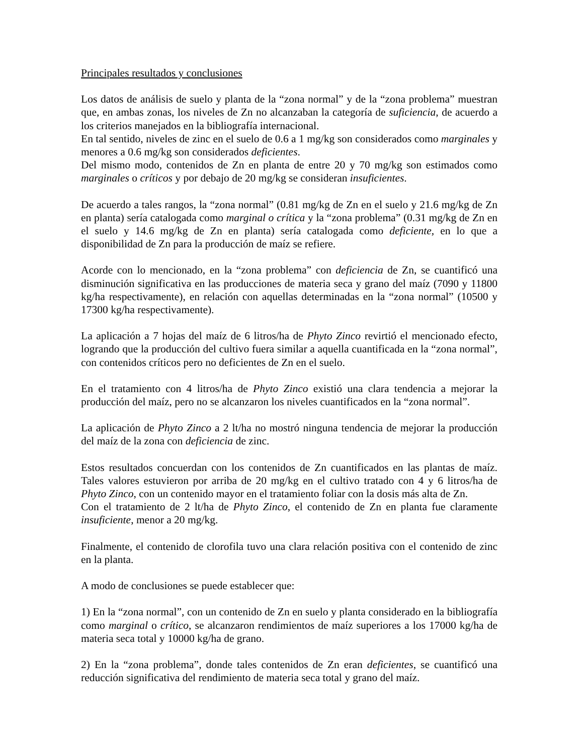Principales resultados y conclusiones
Los datos de análisis de suelo y planta de la “zona normal” y de la “zona problema” muestran que, en ambas zonas, los niveles de Zn no alcanzaban la categoría de suficiencia, de acuerdo a los criterios manejados en la bibliografía internacional.
En tal sentido, niveles de zinc en el suelo de 0.6 a 1 mg/kg son considerados como marginales y menores a 0.6 mg/kg son considerados deficientes.
Del mismo modo, contenidos de Zn en planta de entre 20 y 70 mg/kg son estimados como marginales o críticos y por debajo de 20 mg/kg se consideran insuficientes.
De acuerdo a tales rangos, la “zona normal” (0.81 mg/kg de Zn en el suelo y 21.6 mg/kg de Zn en planta) sería catalogada como marginal o crítica y la “zona problema” (0.31 mg/kg de Zn en el suelo y 14.6 mg/kg de Zn en planta) sería catalogada como deficiente, en lo que a disponibilidad de Zn para la producción de maíz se refiere.
Acorde con lo mencionado, en la “zona problema” con deficiencia de Zn, se cuantificó una disminución significativa en las producciones de materia seca y grano del maíz (7090 y 11800 kg/ha respectivamente), en relación con aquellas determinadas en la “zona normal” (10500 y 17300 kg/ha respectivamente).
La aplicación a 7 hojas del maíz de 6 litros/ha de Phyto Zinco revirtió el mencionado efecto, logrando que la producción del cultivo fuera similar a aquella cuantificada en la “zona normal”, con contenidos críticos pero no deficientes de Zn en el suelo.
En el tratamiento con 4 litros/ha de Phyto Zinco existió una clara tendencia a mejorar la producción del maíz, pero no se alcanzaron los niveles cuantificados en la “zona normal”.
La aplicación de Phyto Zinco a 2 lt/ha no mostró ninguna tendencia de mejorar la producción del maíz de la zona con deficiencia de zinc.
Estos resultados concuerdan con los contenidos de Zn cuantificados en las plantas de maíz. Tales valores estuvieron por arriba de 20 mg/kg en el cultivo tratado con 4 y 6 litros/ha de Phyto Zinco, con un contenido mayor en el tratamiento foliar con la dosis más alta de Zn.
Con el tratamiento de 2 lt/ha de Phyto Zinco, el contenido de Zn en planta fue claramente insuficiente, menor a 20 mg/kg.
Finalmente, el contenido de clorofila tuvo una clara relación positiva con el contenido de zinc en la planta.
A modo de conclusiones se puede establecer que:
1) En la “zona normal”, con un contenido de Zn en suelo y planta considerado en la bibliografía como marginal o crítico, se alcanzaron rendimientos de maíz superiores a los 17000 kg/ha de materia seca total y 10000 kg/ha de grano.
2) En la “zona problema”, donde tales contenidos de Zn eran deficientes, se cuantificó una reducción significativa del rendimiento de materia seca total y grano del maíz.